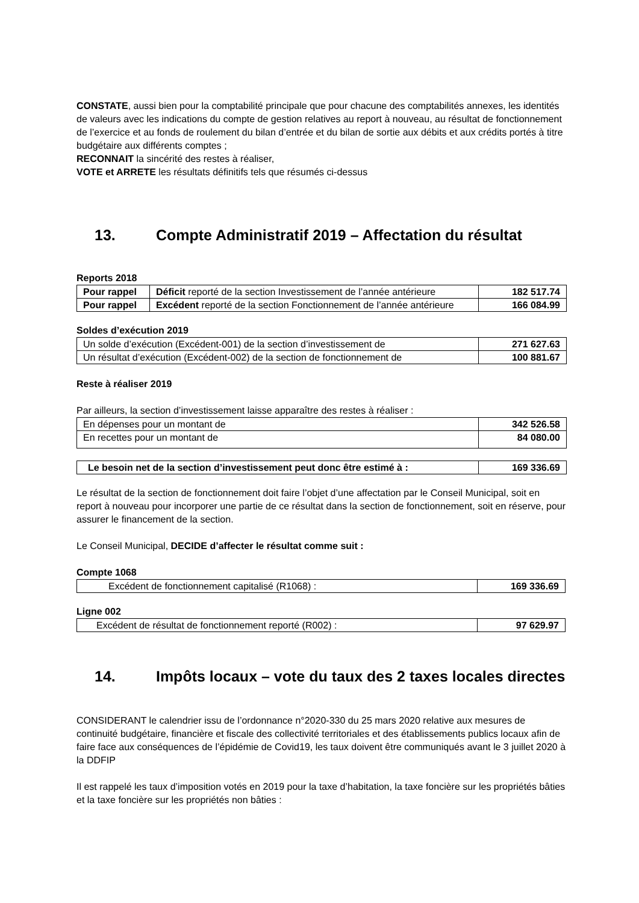CONSTATE, aussi bien pour la comptabilité principale que pour chacune des comptabilités annexes, les identités de valeurs avec les indications du compte de gestion relatives au report à nouveau, au résultat de fonctionnement de l’exercice et au fonds de roulement du bilan d’entrée et du bilan de sortie aux débits et aux crédits portés à titre budgétaire aux différents comptes ;
RECONNAIT la sincérité des restes à réaliser,
VOTE et ARRETE les résultats définitifs tels que résumés ci-dessus
13. Compte Administratif 2019 – Affectation du résultat
Reports 2018
| Pour rappel | Déficit reporté de la section Investissement de l’année antérieure | 182 517.74 |
| Pour rappel | Excédent reporté de la section Fonctionnement de l’année antérieure | 166 084.99 |
Soldes d’exécution 2019
| Un solde d’exécution (Excédent-001) de la section d’investissement de | 271 627.63 |
| Un résultat d’exécution (Excédent-002) de la section de fonctionnement de | 100 881.67 |
Reste à réaliser 2019
Par ailleurs, la section d’investissement laisse apparaître des restes à réaliser :
| En dépenses pour un montant de | 342 526.58 |
| En recettes pour un montant de | 84 080.00 |
| Le besoin net de la section d’investissement peut donc être estimé à : | 169 336.69 |
Le résultat de la section de fonctionnement doit faire l’objet d’une affectation par le Conseil Municipal, soit en report à nouveau pour incorporer une partie de ce résultat dans la section de fonctionnement, soit en réserve, pour assurer le financement de la section.
Le Conseil Municipal, DECIDE d’affecter le résultat comme suit :
Compte 1068
| Excédent de fonctionnement capitalisé (R1068) : | 169 336.69 |
Ligne 002
| Excédent de résultat de fonctionnement reporté (R002) : | 97 629.97 |
14. Impôts locaux – vote du taux des 2 taxes locales directes
CONSIDERANT le calendrier issu de l’ordonnance n°2020-330 du 25 mars 2020 relative aux mesures de continuité budgétaire, financière et fiscale des collectivité territoriales et des établissements publics locaux afin de faire face aux conséquences de l’épidémie de Covid19, les taux doivent être communiqués avant le 3 juillet 2020 à la DDFIP
Il est rappelé les taux d’imposition votés en 2019 pour la taxe d’habitation, la taxe foncière sur les propriétés bâties et la taxe foncière sur les propriétés non bâties :